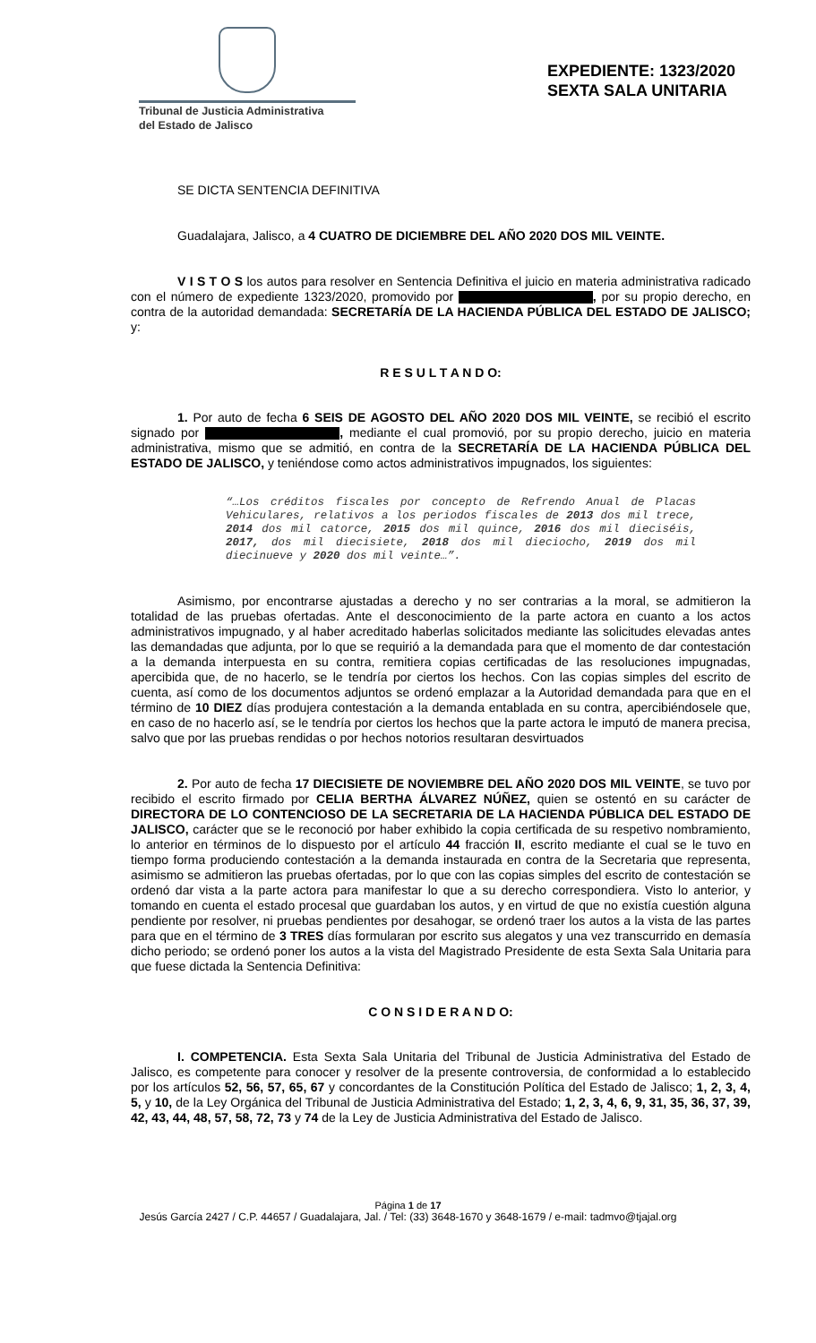Tribunal de Justicia Administrativa
del Estado de Jalisco
EXPEDIENTE: 1323/2020
SEXTA SALA UNITARIA
SE DICTA SENTENCIA DEFINITIVA
Guadalajara, Jalisco, a 4 CUATRO DE DICIEMBRE DEL AÑO 2020 DOS MIL VEINTE.
V I S T O S los autos para resolver en Sentencia Definitiva el juicio en materia administrativa radicado con el número de expediente 1323/2020, promovido por , por su propio derecho, en contra de la autoridad demandada: SECRETARÍA DE LA HACIENDA PÚBLICA DEL ESTADO DE JALISCO; y:
R E S U L T A N D O:
1. Por auto de fecha 6 SEIS DE AGOSTO DEL AÑO 2020 DOS MIL VEINTE, se recibió el escrito signado por , mediante el cual promovió, por su propio derecho, juicio en materia administrativa, mismo que se admitió, en contra de la SECRETARÍA DE LA HACIENDA PÚBLICA DEL ESTADO DE JALISCO, y teniéndose como actos administrativos impugnados, los siguientes:
“…Los créditos fiscales por concepto de Refrendo Anual de Placas Vehiculares, relativos a los periodos fiscales de 2013 dos mil trece, 2014 dos mil catorce, 2015 dos mil quince, 2016 dos mil dieciséis, 2017, dos mil diecisiete, 2018 dos mil dieciocho, 2019 dos mil diecinueve y 2020 dos mil veinte…”.
Asimismo, por encontrarse ajustadas a derecho y no ser contrarias a la moral, se admitieron la totalidad de las pruebas ofertadas. Ante el desconocimiento de la parte actora en cuanto a los actos administrativos impugnado, y al haber acreditado haberlas solicitados mediante las solicitudes elevadas antes las demandadas que adjunta, por lo que se requirió a la demandada para que el momento de dar contestación a la demanda interpuesta en su contra, remitiera copias certificadas de las resoluciones impugnadas, apercibida que, de no hacerlo, se le tendría por ciertos los hechos. Con las copias simples del escrito de cuenta, así como de los documentos adjuntos se ordenó emplazar a la Autoridad demandada para que en el término de 10 DIEZ días produjera contestación a la demanda entablada en su contra, apercibiéndosele que, en caso de no hacerlo así, se le tendría por ciertos los hechos que la parte actora le imputó de manera precisa, salvo que por las pruebas rendidas o por hechos notorios resultaran desvirtuados
2. Por auto de fecha 17 DIECISIETE DE NOVIEMBRE DEL AÑO 2020 DOS MIL VEINTE, se tuvo por recibido el escrito firmado por CELIA BERTHA ÁLVAREZ NÚÑEZ, quien se ostentó en su carácter de DIRECTORA DE LO CONTENCIOSO DE LA SECRETARIA DE LA HACIENDA PÚBLICA DEL ESTADO DE JALISCO, carácter que se le reconoció por haber exhibido la copia certificada de su respetivo nombramiento, lo anterior en términos de lo dispuesto por el artículo 44 fracción II, escrito mediante el cual se le tuvo en tiempo forma produciendo contestación a la demanda instaurada en contra de la Secretaria que representa, asimismo se admitieron las pruebas ofertadas, por lo que con las copias simples del escrito de contestación se ordenó dar vista a la parte actora para manifestar lo que a su derecho correspondiera. Visto lo anterior, y tomando en cuenta el estado procesal que guardaban los autos, y en virtud de que no existía cuestión alguna pendiente por resolver, ni pruebas pendientes por desahogar, se ordenó traer los autos a la vista de las partes para que en el término de 3 TRES días formularan por escrito sus alegatos y una vez transcurrido en demasía dicho periodo; se ordenó poner los autos a la vista del Magistrado Presidente de esta Sexta Sala Unitaria para que fuese dictada la Sentencia Definitiva:
C O N S I D E R A N D O:
I. COMPETENCIA. Esta Sexta Sala Unitaria del Tribunal de Justicia Administrativa del Estado de Jalisco, es competente para conocer y resolver de la presente controversia, de conformidad a lo establecido por los artículos 52, 56, 57, 65, 67 y concordantes de la Constitución Política del Estado de Jalisco; 1, 2, 3, 4, 5, y 10, de la Ley Orgánica del Tribunal de Justicia Administrativa del Estado; 1, 2, 3, 4, 6, 9, 31, 35, 36, 37, 39, 42, 43, 44, 48, 57, 58, 72, 73 y 74 de la Ley de Justicia Administrativa del Estado de Jalisco.
Página 1 de 17
Jesús García 2427 / C.P. 44657 / Guadalajara, Jal. / Tel: (33) 3648-1670 y 3648-1679 / e-mail: tadmvo@tjajal.org